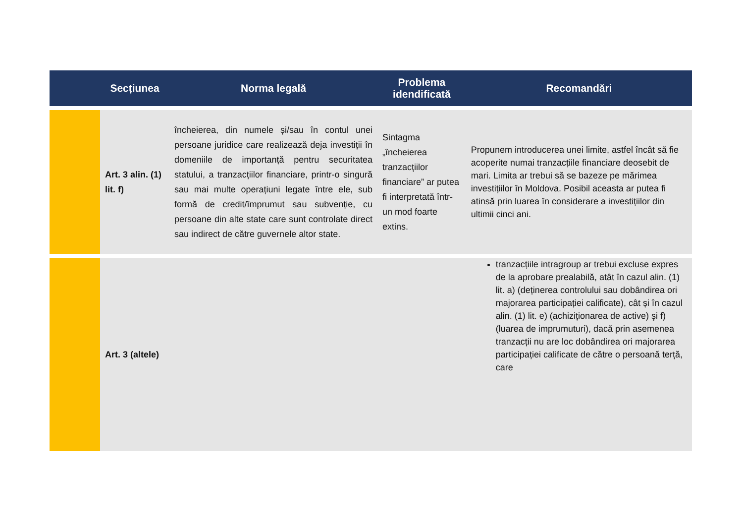| | Secțiunea | Norma legală | Problema idendificată | Recomandări |
| --- | --- | --- | --- | --- |
| | Art. 3 alin. (1) lit. f) | încheierea, din numele și/sau în contul unei persoane juridice care realizează deja investiții în domeniile de importanță pentru securitatea statului, a tranzacțiilor financiare, printr-o singură sau mai multe operațiuni legate între ele, sub formă de credit/împrumut sau subvenție, cu persoane din alte state care sunt controlate direct sau indirect de către guvernele altor state. | Sintagma „încheierea tranzacțiilor financiare” ar putea fi interpretată într-un mod foarte extins. | Propunem introducerea unei limite, astfel încât să fie acoperite numai tranzacțiile financiare deosebit de mari. Limita ar trebui să se bazeze pe mărimea investițiilor în Moldova. Posibil aceasta ar putea fi atinsă prin luarea în considerare a investițiilor din ultimii cinci ani. |
| | Art. 3 (altele) | | | tranzacțiile intragroup ar trebui excluse expres de la aprobare prealabilă, atât în cazul alin. (1) lit. a) (deținerea controlului sau dobândirea ori majorarea participației calificate), cât și în cazul alin. (1) lit. e) (achiziționarea de active) şi f) (luarea de imprumuturi), dacă prin asemenea tranzacții nu are loc dobândirea ori majorarea participației calificate de către o persoană terță, care |